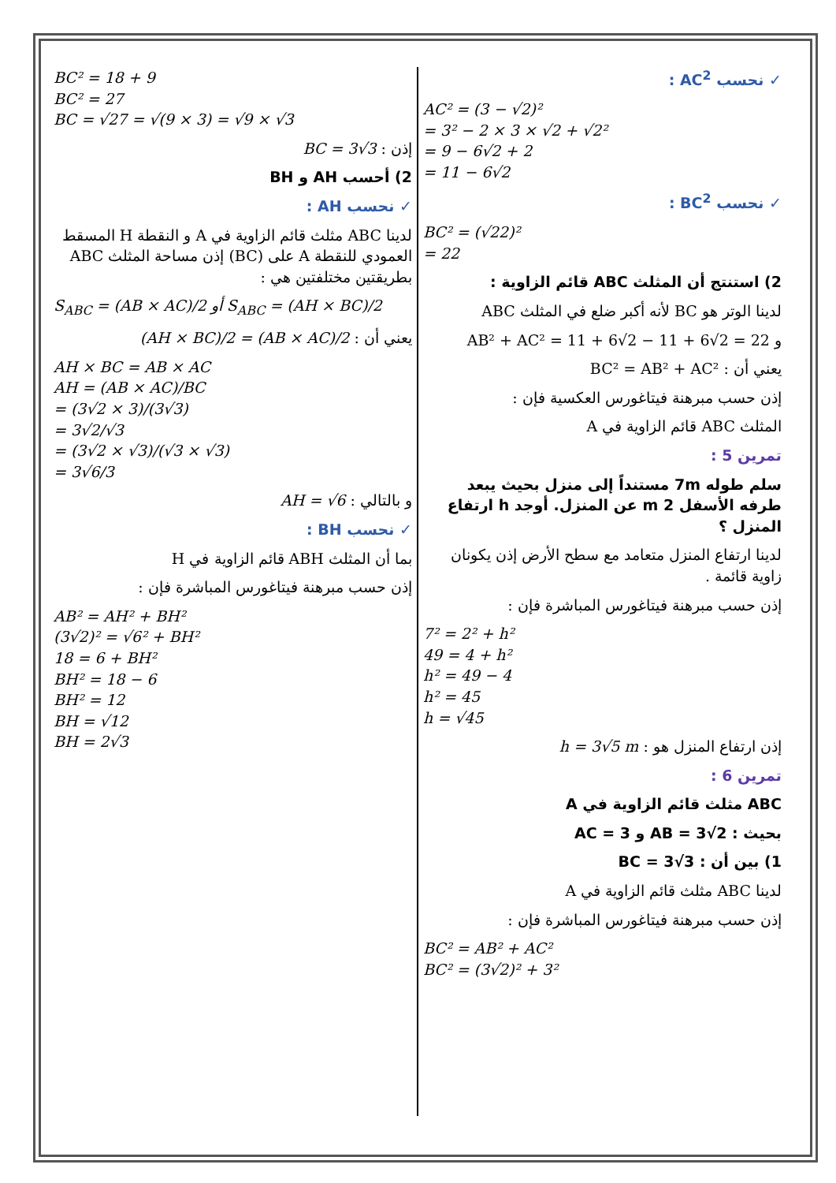✓ نحسب AC<sup>2</sup> :
AC² = (3 − √2)²
= 3² − 2 × 3 × √2 + √2²
= 9 − 6√2 + 2
= 11 − 6√2
✓ نحسب BC<sup>2</sup> :
BC² = (√22)²
= 22
2) استنتج أن المثلث ABC قائم الزاوية :
لدينا الوتر هو BC لأنه أكبر ضلع في المثلث ABC
و AB² + AC² = 11 + 6√2 − 11 + 6√2 = 22
يعني أن : BC² = AB² + AC²
إذن حسب مبرهنة فيتاغورس العكسية فإن :
المثلث ABC قائم الزاوية في A
تمرين 5 :
سلم طوله 7m مستنداً إلى منزل بحيث يبعد طرفه الأسفل 2 m عن المنزل. أوجد h ارتفاع المنزل ؟
لدينا ارتفاع المنزل متعامد مع سطح الأرض إذن يكونان زاوية قائمة .
إذن حسب مبرهنة فيتاغورس المباشرة فإن :
7² = 2² + h²
49 = 4 + h²
h² = 49 − 4
h² = 45
h = √45
إذن ارتفاع المنزل هو : h = 3√5 m
تمرين 6 :
ABC مثلث قائم الزاوية في A
بحيث : AB = 3√2 و AC = 3
1) بين أن : BC = 3√3
لدينا ABC مثلث قائم الزاوية في A
إذن حسب مبرهنة فيتاغورس المباشرة فإن :
BC² = AB² + AC²
BC² = (3√2)² + 3²
BC² = 18 + 9
BC² = 27
BC = √27 = √(9 × 3) = √9 × √3
إذن : BC = 3√3
2) أحسب AH و BH
✓ نحسب AH :
لدينا ABC مثلث قائم الزاوية في A و النقطة H المسقط العمودي للنقطة A على (BC) إذن مساحة المثلث ABC بطريقتين مختلفتين هي :
S<sub>ABC</sub> = (AB × AC)/2 أو S<sub>ABC</sub> = (AH × BC)/2
يعني أن : (AH × BC)/2 = (AB × AC)/2
AH × BC = AB × AC
AH = (AB × AC)/BC
= (3√2 × 3)/(3√3)
= 3√2/√3
= (3√2 × √3)/(√3 × √3)
= 3√6/3
و بالتالي : AH = √6
✓ نحسب BH :
بما أن المثلث ABH قائم الزاوية في H
إذن حسب مبرهنة فيتاغورس المباشرة فإن :
AB² = AH² + BH²
(3√2)² = √6² + BH²
18 = 6 + BH²
BH² = 18 − 6
BH² = 12
BH = √12
BH = 2√3